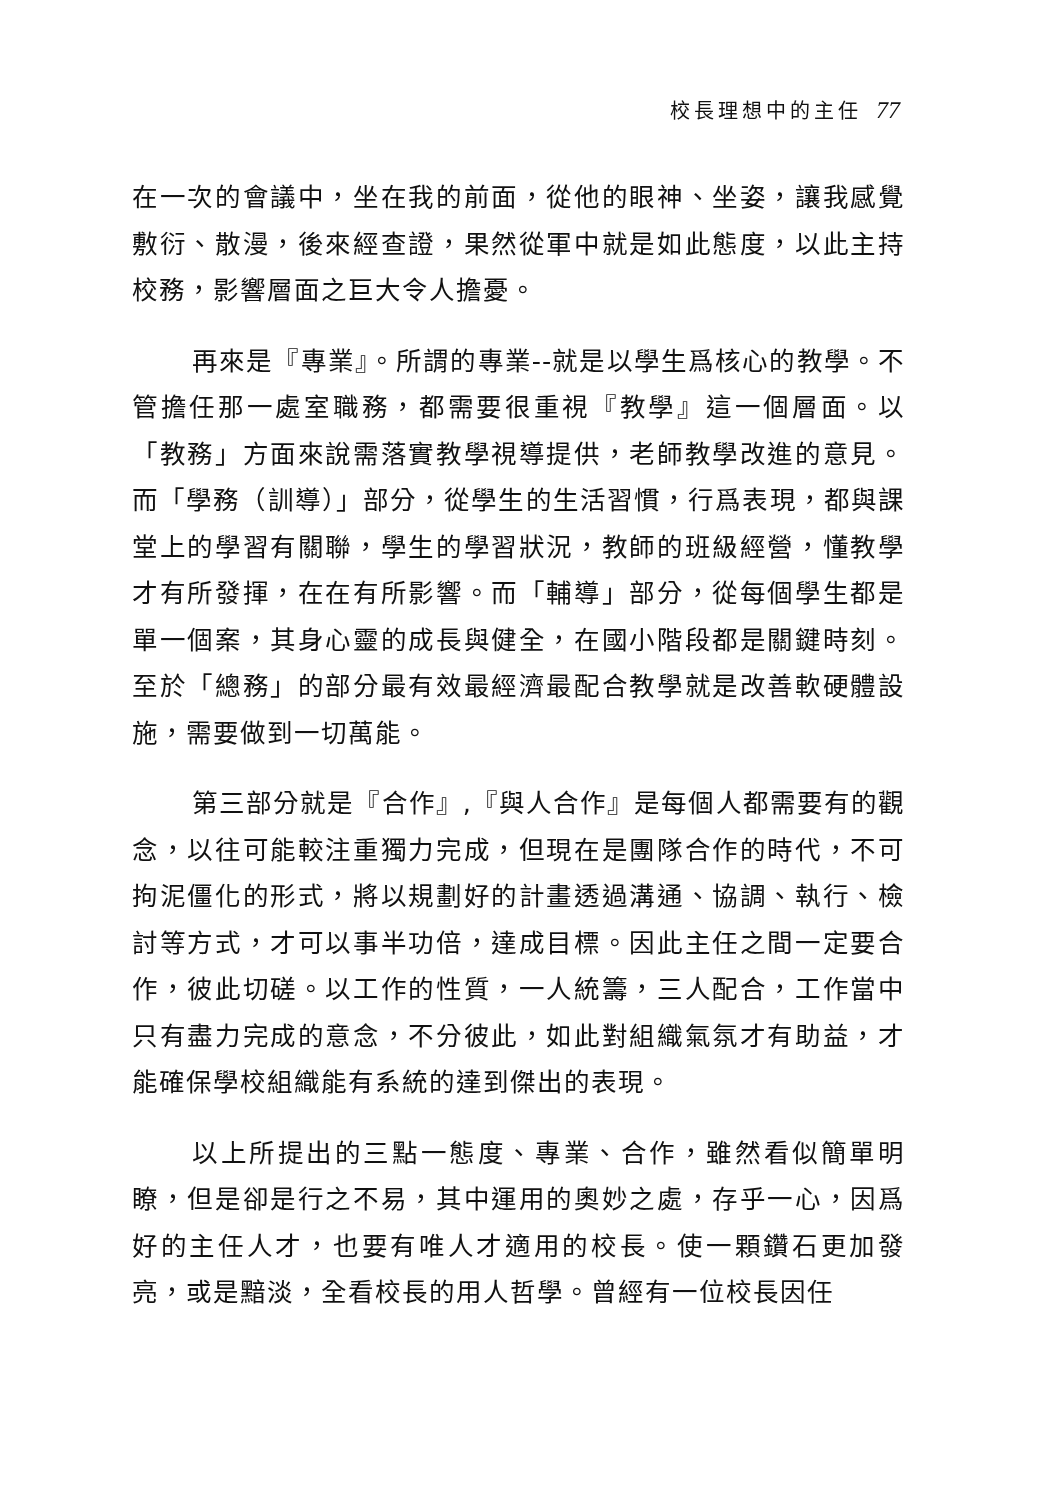校長理想中的主任 77
在一次的會議中，坐在我的前面，從他的眼神、坐姿，讓我感覺敷衍、散漫，後來經查證，果然從軍中就是如此態度，以此主持校務，影響層面之巨大令人擔憂。
再來是『專業』。所謂的專業--就是以學生爲核心的教學。不管擔任那一處室職務，都需要很重視『教學』這一個層面。以「教務」方面來說需落實教學視導提供，老師教學改進的意見。而「學務（訓導）」部分，從學生的生活習慣，行爲表現，都與課堂上的學習有關聯，學生的學習狀況，教師的班級經營，懂教學才有所發揮，在在有所影響。而「輔導」部分，從每個學生都是單一個案，其身心靈的成長與健全，在國小階段都是關鍵時刻。至於「總務」的部分最有效最經濟最配合教學就是改善軟硬體設施，需要做到一切萬能。
第三部分就是『合作』,『與人合作』是每個人都需要有的觀念，以往可能較注重獨力完成，但現在是團隊合作的時代，不可拘泥僵化的形式，將以規劃好的計畫透過溝通、協調、執行、檢討等方式，才可以事半功倍，達成目標。因此主任之間一定要合作，彼此切磋。以工作的性質，一人統籌，三人配合，工作當中只有盡力完成的意念，不分彼此，如此對組織氣氛才有助益，才能確保學校組織能有系統的達到傑出的表現。
以上所提出的三點一態度、專業、合作，雖然看似簡單明瞭，但是卻是行之不易，其中運用的奧妙之處，存乎一心，因爲好的主任人才，也要有唯人才適用的校長。使一顆鑽石更加發亮，或是黯淡，全看校長的用人哲學。曾經有一位校長因任